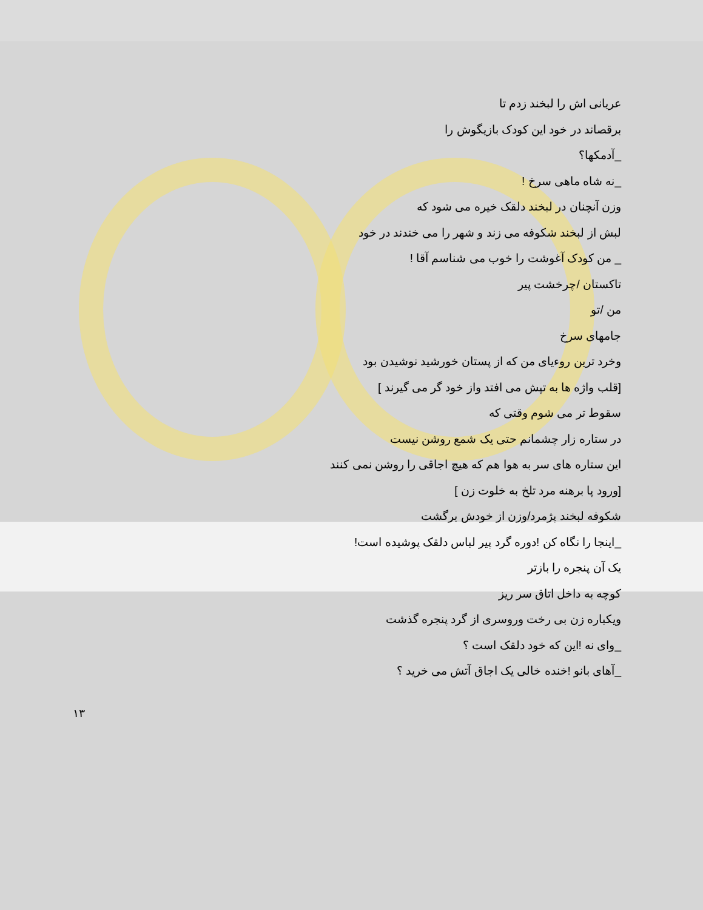عریانی اش را لبخند زدم تا
برقصاند در خود این کودک بازیگوش را
_آدمکها؟
_نه شاه ماهی سرخ !
وزن آنچنان در لبخند دلقک خیره می شود که
لبش از لبخند شکوفه می زند و شهر را می خندند در خود
_ من کودک آغوشت را خوب می شناسم آقا !
تاکستان /چرخشت پیر
من /تو
جامهای سرخ
وخرد ترین روءیای من که از پستان خورشید نوشیدن بود
[قلب واژه ها به تپش می افتد واز خود گر می گیرند ]
سقوط تر می شوم وقتی که
در ستاره زار چشمانم حتی یک شمع روشن نیست
این ستاره های سر به هوا هم که هیچ اجاقی را روشن نمی کنند
[ورود پا برهنه مرد تلخ به خلوت زن ]
شکوفه لبخند پژمرد/وزن از خودش برگشت
_اینجا را نگاه کن !دوره گرد پیر لباس دلقک پوشیده است!
یک آن پنجره را بازتر
کوچه به داخل اتاق سر ریز
ویکباره زن بی رخت وروسری از گرد پنجره گذشت
_وای نه !این که خود دلقک است ؟
_آهای بانو !خنده خالی یک اجاق آتش می خرید ؟
۱۳